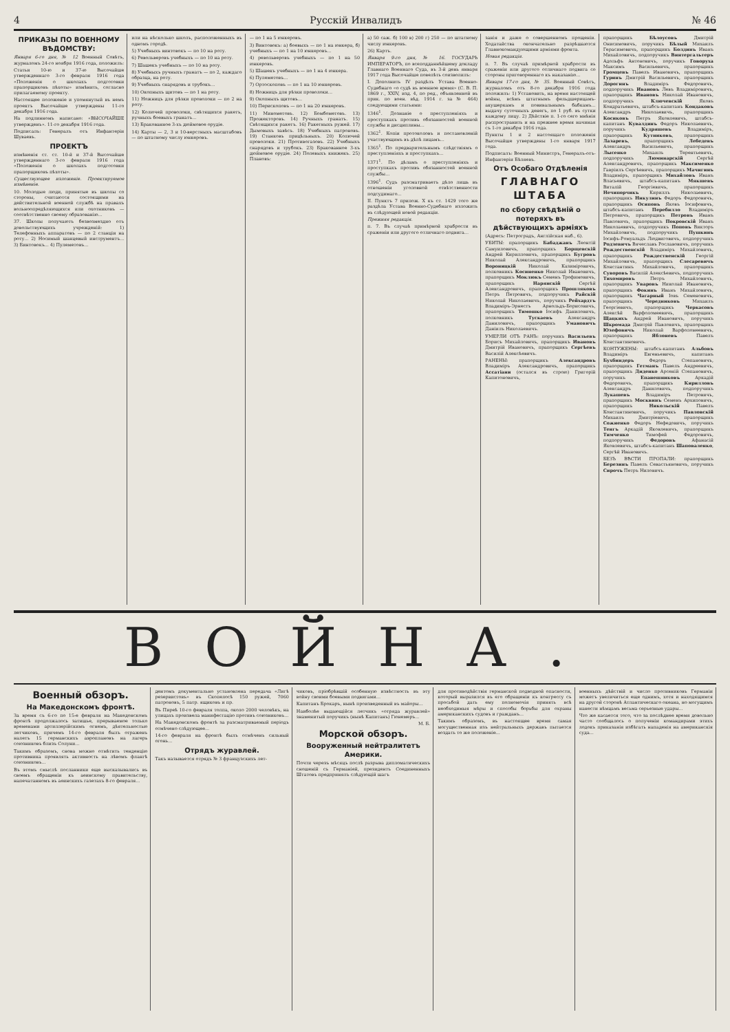4 Русскій Инвалидъ № 46
ПРИКАЗЫ ПО ВОЕННОМУ ВѢДОМСТВУ:
Января 6-го дня, № 12 Военный Совѣтъ, журналомъ 24-го ноября 1916 года, положилъ:
Статьи 10-ю и 37-ю Высочайше утвержденнаго 3-го февраля 1916 года «Положенія о школахъ подготовки прапорщиковъ пѣхоты» измѣнить, согласно прилагаемому проекту.
Настоящее положеніе и упомянутый въ немъ проектъ Высочайше утверждены 11-го декабря 1916 года.
На подлинномъ написано: «ВЫСОЧАЙШЕ утвержденъ». 11-го декабря 1916 года.
Подписалъ: Генералъ отъ Инфантеріи Шуваевъ.
ПРОЕКТЪ
измѣненія ст. ст. 10-й и 37-й Высочайше утвержденнаго 3-го февраля 1916 года «Положенія о школахъ подготовки прапорщиковъ пѣхоты».
Существующее изложеніе. Проектируемое измѣненіе.
10. Молодые люди, принятые въ школы со стороны, считаются состоящими на действительной военной службѣ на правахъ вольноопредѣляющихся или охотниковъ — соотвѣтственно своему образованію...
37. Школы получаютъ безвозмездно отъ довольствующихъ учрежденій: 1) Телефонныхъ аппаратовъ — по 2 станціи на роту... 2) Носимый шанцевый инструментъ... 3) Бинтовокъ... 4) Пулеметовъ...
или на нѣсколько школъ, расположенныхъ въ одномъ городѣ.
5) Учебныхъ винтовокъ — по 10 на роту.
6) Револьверовъ учебныхъ — по 10 на роту.
7) Шашекъ учебныхъ — по 10 на роту.
8) Учебныхъ ручныхъ гранатъ — по 2, каждаго образца, на роту.
9) Учебныхъ снарядовъ и трубокъ...
10) Окопныхъ щитовъ — по 1 на роту.
11) Ножницъ для рѣзки проволоки — по 2 на роту.
12) Колючей проволоки, свѣтящихся ракетъ, ручныхъ боевыхъ гранатъ...
13) Бракованное 3-хъ дюймовое орудіе.
14) Карты — 2, 3 и 10-верстныхъ масштабовъ — по штатному числу юнкеровъ.
— по 1 на 5 юнкеровъ.
3) Винтовокъ: а) боевыхъ — по 1 на юнкера, б) учебныхъ — по 1 на 10 юнкеровъ...
4) револьверовъ учебныхъ — по 1 на 50 юнкеровъ.
5) Шашекъ учебныхъ — по 1 на 4 юнкера.
6) Пулеметовъ...
7) Ортоскоповъ — по 1 на 10 юнкеровъ.
8) Ножницъ для рѣзки проволоки...
9) Окопныхъ щитовъ...
10) Перископовъ — по 1 на 20 юнкеровъ.
11) Минометовъ. 12) Бомбометовъ. 13) Прожекторовъ. 14) Ручныхъ гранатъ. 15) Свѣтящихся ракетъ. 16) Ракетныхъ ружей. 17) Дымовыхъ завѣсъ. 18) Учебныхъ патроновъ. 19) Станковъ прицѣльныхъ. 20) Колючей проволоки. 21) Противогазовъ. 22) Учебныхъ снарядовъ и трубокъ. 23) Бракованное 3-хъ дюймовое орудіе. 24) Полевыхъ книжекъ. 25) Плановъ:
а) 50 саж. б) 100 в) 200 г) 250 — по штатному числу юнкеровъ.
26) Картъ.
Января 9-го дня, № 16. ГОСУДАРЬ ИМПЕРАТОРЪ, по всеподданнѣйшему докладу Главнаго Военнаго Суда, въ 3-й день января 1917 года Высочайше повелѣть соизволилъ:
I. Дополнить IV раздѣлъ Устава Военно-Судебнаго «о судѣ въ военное время» (С. В. П. 1869 г., XXIV, изд. 4, по ред., объявленной въ прик. по воен. вѣд. 1914 г. за № 464) следующими статьями:
1346<sup>1</sup>. Дознаніе о преступленіяхъ и проступкахъ противъ обязанностей военной службы и дисциплины...
1362<sup>1</sup>. Копіи протоколовъ и постановленій участвующимъ въ дѣлѣ лицамъ...
1365<sup>1</sup>. По предварительнымъ слѣдствіямъ о преступленіяхъ и проступкахъ...
1371<sup>1</sup>. По дѣламъ о преступленіяхъ и проступкахъ противъ обязанностей военной службы...
1396<sup>1</sup>. Судъ разсматриваетъ дѣло лишь въ отношеніи уголовной отвѣтственности подсудимаго...
II. Пунктъ 7 прилож. X къ ст. 1429 того же раздѣла Устава Военно-Судебнаго изложить въ слѣдующей новой редакціи.
Прежняя редакція.
п. 7. Въ случаѣ примѣрной храбрости въ сраженіи или другого отличнаго подвига...
занія и даже о совершенномъ прощеніи. Ходатайства окончательно разрѣшаются Главнокомандующими арміями фронта.
Новая редакція.
п. 7. Въ случаѣ примѣрной храбрости въ сраженіи или другого отличнаго подвига со стороны приговореннаго къ наказанію...
Января 17-го дня, № 35. Военный Совѣтъ, журналомъ отъ 8-го декабря 1916 года положилъ: 1) Установить, на время настоящей войны, всѣмъ штатнымъ фельдшерицамъ-акушеркамъ и повивальнымъ бабкамъ... выдачу суточныхъ денегъ, по 1 руб. въ сутки каждому лицу. 2) Дѣйствіе п. 1-го сего мнѣнія распространить и на прежнее время начиная съ 1-го декабря 1916 года.
Пункты 1 и 2 настоящаго положенія Высочайше утверждены 1-го января 1917 года.
Подписалъ: Военный Министръ, Генералъ-отъ-Инфантеріи Бѣляевъ.
Отъ Особаго Отдѣленія
ГЛАВНАГО ШТАБА
по сбору свѣдѣній о потеряхъ въ дѣйствующихъ арміяхъ
(Адресъ: Петроградъ, Англійская наб., 6).
УБИТЫ: прапорщикъ Бабаджанъ Леонтій Самуиловичъ, прапорщикъ Борщевскій Андрей Кирилловичъ, прапорщикъ Бугровъ Николай Александровичъ, прапорщикъ Вороницкій Николай Казиміровичъ, полковникъ Косиненко Николай Ивановичъ, прапорщикъ Моклюкъ Семенъ Трофимовичъ, прапорщикъ Нарянскій Сергѣй Александровичъ, прапорщикъ Прошляковъ Петръ Петровичъ, подпоручикъ Райскій Николай Николаевичъ, поручикъ Рейхардтъ Владиміръ-Эрнестъ Арнольдъ-Борисовичъ, прапорщикъ Тимошко Іосифъ Даниловичъ, полковникъ Тускаевъ Александръ Даниловичъ, прапорщикъ Умановичъ Даніилъ Николаевичъ.
УМЕРЛИ ОТЪ РАНЪ: поручикъ Васильевъ Борисъ Михайловичъ, прапорщикъ Ивановъ Дмитрій Ивановичъ, прапорщикъ Сергѣевъ Василій Алексѣевичъ.
РАНЕНЫ: прапорщикъ Александровъ Владиміръ Александровичъ, прапорщикъ Ассатіани (остался въ строю) Григорій Капитоновичъ,
прапорщикъ Бѣлоусовъ Дмитрій Онисимовичъ, поручикъ Бѣлый Михаилъ Герасимовичъ, прапорщикъ Болдинъ Иванъ Михайловичъ, подпоручикъ Винтергальтеръ Адольфъ Антоновичъ, поручикъ Говоруха Максимъ Васильевичъ, прапорщикъ Громцевъ Павелъ Ивановичъ, прапорщикъ Гуринъ Дмитрій Васильевичъ, прапорщикъ Дорогинъ Владиміръ Федоровичъ, подпоручикъ Ивановъ Левъ Владиміровичъ, прапорщикъ Ивановъ Николай Ивановичъ, подпоручикъ Ключевскій Яковъ Кондратьевичъ, штабсъ-капитанъ Кондаковъ Александръ Николаевичъ, прапорщикъ Косиковъ Петръ Яковлевичъ, штабсъ-капитанъ Кувалдинъ Федоръ Николаевичъ, поручикъ Кудряшевъ Владиміръ, прапорщикъ Кутниковъ, прапорщикъ Лазаревъ, прапорщикъ Лебедевъ Александръ Васильевичъ, прапорщикъ Лысенко Михаилъ Терентьевичъ, подпоручикъ Люминарскій Сергѣй Александровичъ, прапорщикъ Максименко Гавріилъ Сергѣевичъ, прапорщикъ Мачигинъ Владиміръ, прапорщикъ Михайловъ Иванъ Власьевичъ, штабсъ-капитанъ Мякшевъ Виталій Георгіевичъ, прапорщикъ Нечипорчикъ Кириллъ Николаевичъ, прапорщикъ Никулинъ Федоръ Федоровичъ, прапорщикъ Осиповъ Яковъ Іосифовичъ, штабсъ-капитанъ Перебилло Владиміръ Петровичъ, прапорщикъ Петровъ Иванъ Павловичъ, прапорщикъ Покровскій Иванъ Николаевичъ, подпоручикъ Поповъ Викторъ Михайловичъ, подпоручикъ Пушкинъ Іосифъ-Ромуальдъ Людвиговичъ, подпоручикъ Родзевичъ Вячеславъ Рославовичъ, поручикъ Рождественскій Владиміръ Михайловичъ, прапорщикъ Рождественскій Георгій Михайловичъ, прапорщикъ Слесаревичъ Константинъ Михайловичъ, прапорщикъ Суворовъ Василій Алексѣевичъ, подпоручикъ Тихомировъ Петръ Михайловичъ, прапорщикъ Уваровъ Николай Ивановичъ, прапорщикъ Фокинъ Иванъ Михайловичъ, прапорщикъ Чагарный Іовъ Семеновичъ, прапорщикъ Чередниковъ Михаилъ Георгіевичъ, прапорщикъ Черкасовъ Алексѣй Варфоломеевичъ, прапорщикъ Щацкихъ Андрей Ивановичъ, поручикъ Шкромада Дмитрій Павловичъ, прапорщикъ Юзефовичъ Николай Варфоломеевичъ, прапорщикъ Яблоневъ Павелъ Константиновичъ.
КОНТУЖЕНЫ: штабсъ-капитанъ Альбовъ Владиміръ Евгеньевичъ, капитанъ Бухбиндеръ Федоръ Степановичъ, прапорщикъ Гетманъ Павелъ Андреевичъ, прапорщикъ Диденко Арсеній Степановичъ, поручикъ Епанешниковъ Аркадій Федоровичъ, прапорщикъ Кирилловъ Александръ Даниловичъ, подпоручикъ Лукашевъ Владиміръ Петровичъ, прапорщикъ Москвинъ Семенъ Архиповичъ, прапорщикъ Никольскій Павелъ Константиновичъ, поручикъ Павловскій Михаилъ Дмитріевичъ, прапорщикъ Сожиенко Федоръ Нефедовичъ, поручикъ Тенгъ Аркадій Яковлевичъ, прапорщикъ Тимченко Тимофей Федоровичъ, подпоручикъ Федоровъ Афанасій Яковлевичъ, штабсъ-капитанъ Шаповаленко, Сергѣй Ивановичъ.
БЕЗЪ ВѢСТИ ПРОПАЛИ: прапорщикъ Березинъ Павелъ Севастьяновичъ, поручикъ Сирочъ Петръ Ниловичъ.
ВОЙНА.
Военный обзоръ.
На Македонскомъ фронтѣ.
За время съ 6-го по 15-е февраля на Македонскомъ фронтѣ продолжалось затишье, прерываемое только временами артиллерійскимъ огнемъ, дѣятельностью летчиковъ, причемъ 14-го февраля былъ отраженъ налетъ 15 германскихъ аэроплановъ на лагерь союзниковъ близъ Солуни...
Такимъ образомъ, снова можно отмѣтить тенденцію противника проявлять активность на лѣвомъ флангѣ союзниковъ...
Въ этомъ смыслѣ посланники еще высказывались въ своемъ обращеніи къ аѳинскому правительству, напечатанномъ въ аѳинскихъ газетахъ 8-го февраля...
дентомъ документально установлена передача «Лигѣ резервистовъ» въ Скопелосѣ 150 ружей, 7060 патроновъ, 5 патр. ящиковъ и пр.
Въ Пиреѣ 10-го февраля толпа, около 2000 человѣкъ, на улицахъ произвела манифестацію противъ союзниковъ...
На Македонскомъ фронтѣ за разсматриваемый періодъ отмѣчено слѣдующее...
14-го февраля на фронтѣ былъ отмѣченъ сильный огонь...
Отрядъ журавлей.
Такъ называется отрядъ № 3 французскихъ лет-
чиковъ, пріобрѣвшій особенную извѣстность въ эту войну своими боевыми подвигами...
Капитанъ Брокаръ, нынѣ произведенный въ майоры...
Наиболѣе выдающійся летчикъ «отряда журавлей» знаменитый поручикъ (нынѣ Капитанъ) Гюнемеръ...
М. Б.
Морской обзоръ.
Вооруженный нейтралитетъ Америки.
Почти черезъ мѣсяцъ послѣ разрыва дипломатическихъ сношеній съ Германіей, президентъ Соединенныхъ Штатовъ предпринялъ слѣдующій шагъ
для противодѣйствія германской подводной опасности, который выразился въ его обращеніи къ конгрессу съ просьбой дать ему полномочія принять всѣ необходимыя мѣры и способы борьбы для охраны американскихъ судовъ и гражданъ...
Такимъ образомъ, въ настоящее время самая могущественная изъ нейтральныхъ державъ пытается воздать то же положеніе...
военныхъ дѣйствій и число противниковъ Германіи можетъ увеличиться еще однимъ, хотя и находящимся на другой сторонѣ Атлантическаго океана, но могущимъ нанести нѣмцамъ весьма серьезные удары...
Что же касается того, что за послѣднее время довольно часто сообщалось о полученіи командирами этихъ лодокъ приказанія избѣгать нападенія на американскія суда...